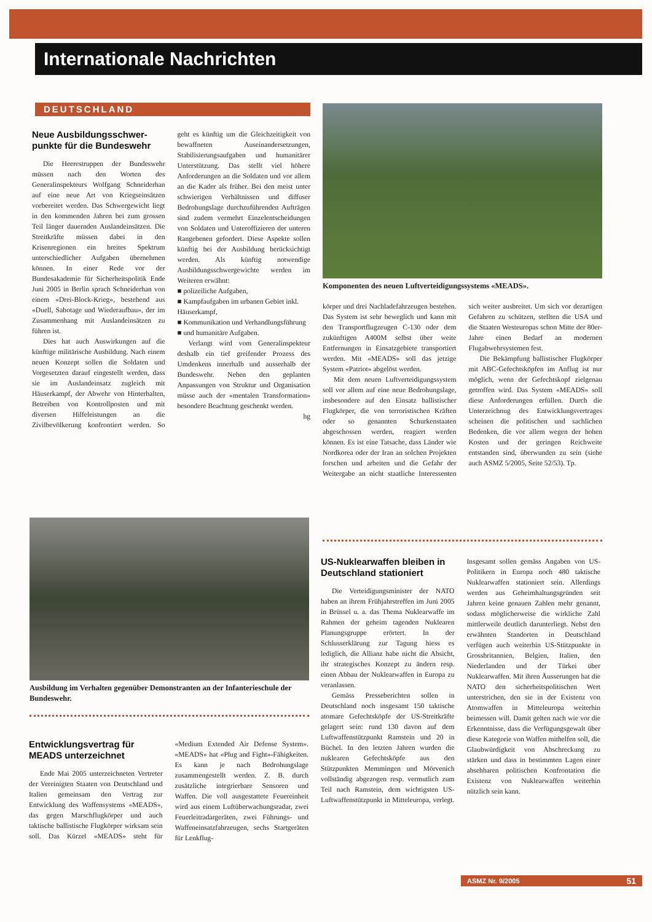Internationale Nachrichten
DEUTSCHLAND
Neue Ausbildungsschwer­punkte für die Bundeswehr
Die Heerestruppen der Bundeswehr müssen nach den Worten des Generalinspekteurs Wolfgang Schneiderhan auf eine neue Art von Kriegseinsätzen vorbereitet werden. Das Schwergewicht liegt in den kommenden Jahren bei zum grossen Teil länger dauernden Auslandeinsätzen. Die Streitkräfte müssen dabei in den Krisenregionen ein breites Spektrum unterschiedlicher Aufgaben übernehmen können. In einer Rede vor der Bundesakademie für Sicherheitspolitik Ende Juni 2005 in Berlin sprach Schneiderhan von einem «Drei-Block-Krieg», bestehend aus «Duell, Sabotage und Wiederaufbau», der im Zusammenhang mit Auslandeinsätzen zu führen ist.
Dies hat auch Auswirkungen auf die künftige militärische Ausbildung. Nach einem neuen Konzept sollen die Soldaten und Vorgesetzten darauf eingestellt werden, dass sie im Auslandeinsatz zugleich mit Häuserkampf, der Abwehr von Hinterhalten, Betreiben von Kontrollposten und mit diversen Hilfeleistungen an die Zivilbevölkerung konfrontiert werden. So geht es künftig um die Gleichzeitigkeit von bewaffneten Auseinandersetzungen, Stabilisierungsaufgaben und humanitärer Unterstützung. Das stellt viel höhere Anforderungen an die Soldaten und vor allem an die Kader als früher. Bei den meist unter schwierigen Verhältnissen und diffuser Bedrohungslage durchzuführenden Aufträgen sind zudem vermehrt Einzelentscheidungen von Soldaten und Unteroffizieren der unteren Rangebenen gefordert. Diese Aspekte sollen künftig bei der Ausbildung berücksichtigt werden. Als künftig notwendige Ausbildungsschwergewichte werden im Weiteren erwähnt:
■ polizeiliche Aufgaben,
■ Kampfaufgaben im urbanen Gebiet inkl. Häuserkampf,
■ Kommunikation und Verhandlungsführung
■ und humanitäre Aufgaben.
Verlangt wird vom Generalinspekteur deshalb ein tief greifender Prozess des Umdenkens innerhalb und ausserhalb der Bundeswehr. Neben den geplanten Anpassungen von Struktur und Organisation müsse auch der «mentalen Transformation» besondere Beachtung geschenkt werden. hg
Komponenten des neuen Luftverteidigungssystems «MEADS».
körper und drei Nachladefahrzeugen bestehen. Das System ist sehr beweglich und kann mit den Transportflugzeugen C-130 oder dem zukünftigen A400M selbst über weite Entfernungen in Einsatzgebiete transportiert werden. Mit «MEADS» soll das jetzige System «Patriot» abgelöst werden.
Mit dem neuen Luftverteidigungssystem soll vor allem auf eine neue Bedrohungslage, insbesondere auf den Einsatz ballistischer Flugkörper, die von terroristischen Kräften oder so genannten Schurkenstaaten abgeschossen werden, reagiert werden können. Es ist eine Tatsache, dass Länder wie Nordkorea oder der Iran an solchen Projekten forschen und arbeiten und die Gefahr der Weitergabe an nicht staatliche Interessenten sich weiter ausbreitet. Um sich vor derartigen Gefahren zu schützen, stellten die USA und die Staaten Westeuropas schon Mitte der 80er-Jahre einen Bedarf an modernen Flugabwehrsystemen fest.
Die Bekämpfung ballistischer Flugkörper mit ABC-Gefechtsköpfen im Anflug ist nur möglich, wenn der Gefechtskopf zielgenau getroffen wird. Das System «MEADS» soll diese Anforderungen erfüllen. Durch die Unterzeichnug des Entwicklungsvertrages scheinen die politischen und sachlichen Bedenken, die vor allem wegen der hohen Kosten und der geringen Reichweite entstanden sind, überwunden zu sein (siehe auch ASMZ 5/2005, Seite 52/53). Tp.
Ausbildung im Verhalten gegenüber Demonstranten an der Infanterieschule der Bundeswehr.
Entwicklungsvertrag für MEADS unterzeichnet
Ende Mai 2005 unterzeichneten Vertreter der Vereinigten Staaten von Deutschland und Italien gemeinsam den Vertrag zur Entwicklung des Waffensystems «MEADS», das gegen Marschflugkörper und auch taktische ballistische Flugkörper wirksam sein soll. Das Kürzel «MEADS» steht für «Medium Extended Air Defense System». «MEADS» hat «Plug and Fight»-Fähigkeiten. Es kann je nach Bedrohungslage zusammengestellt werden. Z. B. durch zusätzliche integrierbare Sensoren und Waffen. Die voll ausgestattete Feuereinheit wird aus einem Luftüberwachungsradar, zwei Feuerleitradargeräten, zwei Führungs- und Waffeneinsatzfahrzeugen, sechs Startgeräten für Lenkflug-
US-Nuklearwaffen bleiben in Deutschland stationiert
Die Verteidigungsminister der NATO haben an ihrem Frühjahrstreffen im Juni 2005 in Brüssel u. a. das Thema Nuklearwaffe im Rahmen der geheim tagenden Nuklearen Planungsgruppe erörtert. In der Schlusserklärung zur Tagung hiess es lediglich, die Allianz habe nicht die Absicht, ihr strategisches Konzept zu ändern resp. einen Abbau der Nuklearwaffen in Europa zu veranlassen.
Gemäss Presseberichten sollen in Deutschland noch insgesamt 150 taktische atomare Gefechtsköpfe der US-Streitkräfte gelagert sein: rund 130 davon auf dem Luftwaffenstützpunkt Ramstein und 20 in Büchel. In den letzten Jahren wurden die nuklearen Gefechtsköpfe aus den Stützpunkten Memmingen und Mörvenich vollständig abgezogen resp. vermutlich zum Teil nach Ramstein, dem wichtigsten US-Luftwaffenstützpunkt in Mitteleuropa, verlegt. Insgesamt sollen gemäss Angaben von US-Politikern in Europa noch 480 taktische Nuklearwaffen stationiert sein. Allerdings werden aus Geheimhaltungsgründen seit Jahren keine genauen Zahlen mehr genannt, sodass möglicherweise die wirkliche Zahl mittlerweile deutlich darunterliegt. Nebst den erwähnten Standorten in Deutschland verfügen auch weiterhin US-Stützpunkte in Grossbritannien, Belgien, Italien, den Niederlanden und der Türkei über Nuklearwaffen. Mit ihren Äusserungen hat die NATO den sicherheitspolitischen Wert unterstrichen, den sie in der Existenz von Atomwaffen in Mitteleuropa weiterhin beimessen will. Damit gelten nach wie vor die Erkenntnisse, dass die Verfügungsgewalt über diese Kategorie von Waffen mithelfen soll, die Glaubwürdigkeit von Abschreckung zu stärken und dass in bestimmten Lagen einer absehbaren politischen Konfrontation die Existenz von Nuklearwaffen weiterhin nützlich sein kann.
ASMZ Nr. 9/2005 51